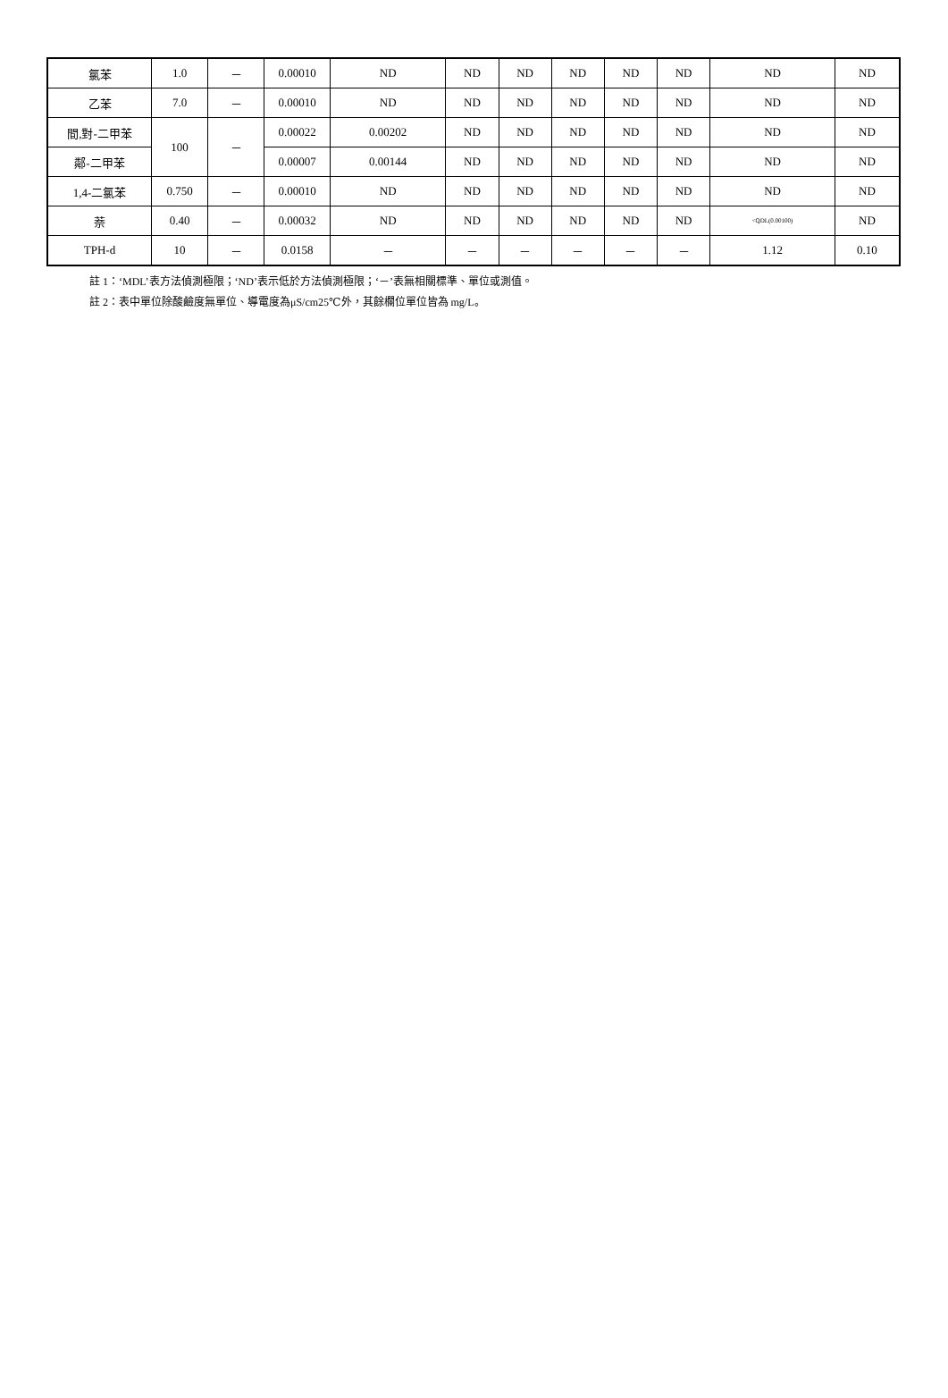| 氯苯 | 1.0 | － | 0.00010 | ND | ND | ND | ND | ND | ND | ND | ND |
| 乙苯 | 7.0 | － | 0.00010 | ND | ND | ND | ND | ND | ND | ND | ND |
| 間,對-二甲苯 | 100 | － | 0.00022 | 0.00202 | ND | ND | ND | ND | ND | ND | ND |
| 鄰-二甲苯 | | | 0.00007 | 0.00144 | ND | ND | ND | ND | ND | ND | ND |
| 1,4-二氯苯 | 0.750 | － | 0.00010 | ND | ND | ND | ND | ND | ND | ND | ND |
| 萘 | 0.40 | － | 0.00032 | ND | ND | ND | ND | ND | ND | <QDL(0.00100) | ND |
| TPH-d | 10 | － | 0.0158 | － | － | － | － | － | － | 1.12 | 0.10 |
註 1：‘MDL’表方法偵測極限；‘ND’表示低於方法偵測極限；‘－’表無相關標準、單位或測值。
註 2：表中單位除酸鹼度無單位、導電度為μS/cm25℃外，其餘欄位單位皆為 mg/L。